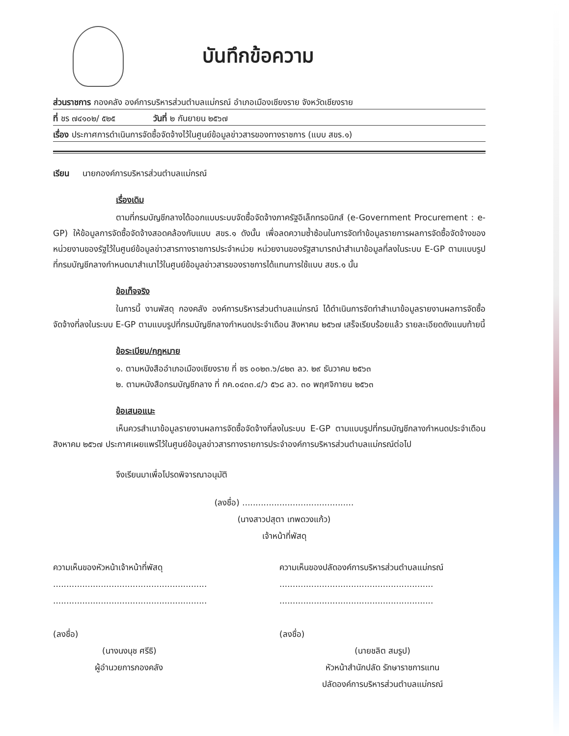บันทึกข้อความ
ส่วนราชการ กองคลัง องค์การบริหารส่วนตำบลแม่กรณ์ อำเภอเมืองเชียงราย จังหวัดเชียงราย
ที่ ชร ๗๔๑๐๒/ ๕๒๕ วันที่ ๒ กันยายน ๒๕๖๗
เรื่อง ประกาศการดำเนินการจัดซื้อจัดจ้างไว้ในศูนย์ข้อมูลข่าวสารของทางราชการ (แบบ สขร.๑)
เรียน นายกองค์การบริหารส่วนตำบลแม่กรณ์
เรื่องเดิม
ตามที่กรมบัญชีกลางได้ออกแบบระบบจัดซื้อจัดจ้างภาครัฐอิเล็กทรอนิกส์ (e-Government Procurement : e-GP) ให้ข้อมูลการจัดซื้อจัดจ้างสอดคล้องกับแบบ สขร.๑ ดังนั้น เพื่อลดความซ้ำซ้อนในการจัดทำข้อมูลรายการผลการจัดซื้อจัดจ้างของหน่วยงานของรัฐไว้ในศูนย์ข้อมูลข่าวสารทางราชการประจำหน่วย หน่วยงานของรัฐสามารถนำสำเนาข้อมูลที่ลงในระบบ E-GP ตามแบบรูปที่กรมบัญชีกลางกำหนดมาสำเนาไว้ในศูนย์ข้อมูลข่าวสารของราชการได้แทนการใช้แบบ สขร.๑ นั้น
ข้อเท็จจริง
ในการนี้ งานพัสดุ กองคลัง องค์การบริหารส่วนตำบลแม่กรณ์ ได้ดำเนินการจัดทำสำเนาข้อมูลรายงานผลการจัดซื้อจัดจ้างที่ลงในระบบ E-GP ตามแบบรูปที่กรมบัญชีกลางกำหนดประจำเดือน สิงหาคม ๒๕๖๗ เสร็จเรียบร้อยแล้ว รายละเอียดดังแนบท้ายนี้
ข้อระเบียบ/กฎหมาย
๑. ตามหนังสืออำเภอเมืองเชียงราย ที่ ชร ๐๐๒๓.๖/๘๒๓ ลว. ๒๙ ธันวาคม ๒๕๖๓
๒. ตามหนังสือกรมบัญชีกลาง ที่ กค.๐๔๓๓.๔/ว ๕๖๘ ลว. ๓๐ พฤศจิกายน ๒๕๖๓
ข้อเสนอแนะ
เห็นควรสำเนาข้อมูลรายงานผลการจัดซื้อจัดจ้างที่ลงในระบบ E-GP ตามแบบรูปที่กรมบัญชีกลางกำหนดประจำเดือนสิงหาคม ๒๕๖๗ ประกาศเผยแพร่ไว้ในศูนย์ข้อมูลข่าวสารทางรายการประจำองค์การบริหารส่วนตำบลแม่กรณ์ต่อไป
จึงเรียนมาเพื่อโปรดพิจารณาอนุมัติ
(ลงชื่อ) ..........................................
(นางสาวปสุตา เทพดวงแก้ว)
เจ้าหน้าที่พัสดุ
ความเห็นของหัวหน้าเจ้าหน้าที่พัสดุ
..........................................................
..........................................................
(ลงชื่อ)
(นางนงนุช ศรีธิ)
ผู้อำนวยการกองคลัง
ความเห็นของปลัดองค์การบริหารส่วนตำบลแม่กรณ์
..........................................................
..........................................................
(ลงชื่อ)
(นายชลิต สมรูป)
หัวหน้าสำนักปลัด รักษาราชการแทน
ปลัดองค์การบริหารส่วนตำบลแม่กรณ์